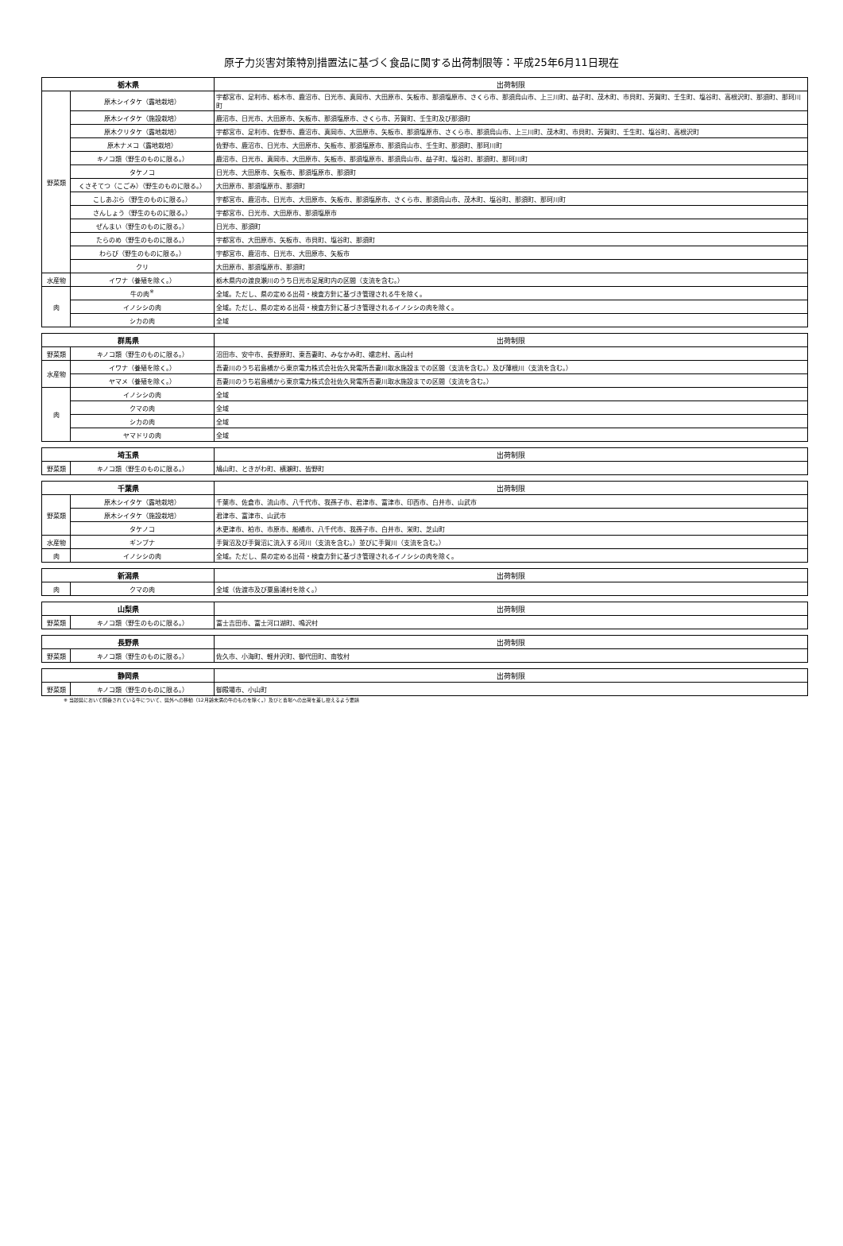原子力災害対策特別措置法に基づく食品に関する出荷制限等：平成25年6月11日現在
| 栃木県 | | 出荷制限 |
| --- | --- | --- |
| 野菜類 | 原木シイタケ（露地栽培） | 宇都宮市、足利市、栃木市、鹿沼市、日光市、真岡市、大田原市、矢板市、那須塩原市、さくら市、那須烏山市、上三川町、益子町、茂木町、市貝町、芳賀町、壬生町、塩谷町、高根沢町、那須町、那珂川町 |
| | 原木シイタケ（施設栽培） | 鹿沼市、日光市、大田原市、矢板市、那須塩原市、さくら市、芳賀町、壬生町及び那須町 |
| | 原木クリタケ（露地栽培） | 宇都宮市、足利市、佐野市、鹿沼市、真岡市、大田原市、矢板市、那須塩原市、さくら市、那須烏山市、上三川町、茂木町、市貝町、芳賀町、壬生町、塩谷町、高根沢町 |
| | 原木ナメコ（露地栽培） | 佐野市、鹿沼市、日光市、大田原市、矢板市、那須塩原市、那須烏山市、壬生町、那須町、那珂川町 |
| | キノコ類（野生のものに限る。） | 鹿沼市、日光市、真岡市、大田原市、矢板市、那須塩原市、那須烏山市、益子町、塩谷町、那須町、那珂川町 |
| | タケノコ | 日光市、大田原市、矢板市、那須塩原市、那須町 |
| | くさそてつ（こごみ）（野生のものに限る。） | 大田原市、那須塩原市、那須町 |
| | こしあぶら（野生のものに限る。） | 宇都宮市、鹿沼市、日光市、大田原市、矢板市、那須塩原市、さくら市、那須烏山市、茂木町、塩谷町、那須町、那珂川町 |
| | さんしょう（野生のものに限る。） | 宇都宮市、日光市、大田原市、那須塩原市 |
| | ぜんまい（野生のものに限る。） | 日光市、那須町 |
| | たらのめ（野生のものに限る。） | 宇都宮市、大田原市、矢板市、市貝町、塩谷町、那須町 |
| | わらび（野生のものに限る。） | 宇都宮市、鹿沼市、日光市、大田原市、矢板市 |
| | クリ | 大田原市、那須塩原市、那須町 |
| 水産物 | イワナ（養殖を除く。） | 栃木県内の渡良瀬川のうち日光市足尾町内の区間（支流を含む。） |
| 肉 | 牛の肉<sup>※</sup> | 全域。ただし、県の定める出荷・検査方針に基づき管理される牛を除く。 |
| | イノシシの肉 | 全域。ただし、県の定める出荷・検査方針に基づき管理されるイノシシの肉を除く。 |
| | シカの肉 | 全域 |
| 群馬県 | | 出荷制限 |
| --- | --- | --- |
| 野菜類 | キノコ類（野生のものに限る。） | 沼田市、安中市、長野原町、東吾妻町、みなかみ町、嬬恋村、高山村 |
| 水産物 | イワナ（養殖を除く。） | 吾妻川のうち岩島橋から東京電力株式会社佐久発電所吾妻川取水施設までの区間（支流を含む。）及び薄根川（支流を含む。） |
| | ヤマメ（養殖を除く。） | 吾妻川のうち岩島橋から東京電力株式会社佐久発電所吾妻川取水施設までの区間（支流を含む。） |
| 肉 | イノシシの肉 | 全域 |
| | クマの肉 | 全域 |
| | シカの肉 | 全域 |
| | ヤマドリの肉 | 全域 |
| 埼玉県 | | 出荷制限 |
| --- | --- | --- |
| 野菜類 | キノコ類（野生のものに限る。） | 鳩山町、ときがわ町、横瀬町、皆野町 |
| 千葉県 | | 出荷制限 |
| --- | --- | --- |
| 野菜類 | 原木シイタケ（露地栽培） | 千葉市、佐倉市、流山市、八千代市、我孫子市、君津市、富津市、印西市、白井市、山武市 |
| | 原木シイタケ（施設栽培） | 君津市、富津市、山武市 |
| | タケノコ | 木更津市、柏市、市原市、船橋市、八千代市、我孫子市、白井市、栄町、芝山町 |
| 水産物 | ギンブナ | 手賀沼及び手賀沼に流入する河川（支流を含む。）並びに手賀川（支流を含む。） |
| 肉 | イノシシの肉 | 全域。ただし、県の定める出荷・検査方針に基づき管理されるイノシシの肉を除く。 |
| 新潟県 | | 出荷制限 |
| --- | --- | --- |
| 肉 | クマの肉 | 全域（佐渡市及び粟島浦村を除く。） |
| 山梨県 | | 出荷制限 |
| --- | --- | --- |
| 野菜類 | キノコ類（野生のものに限る。） | 富士吉田市、富士河口湖町、鳴沢村 |
| 長野県 | | 出荷制限 |
| --- | --- | --- |
| 野菜類 | キノコ類（野生のものに限る。） | 佐久市、小海町、軽井沢町、御代田町、南牧村 |
| 静岡県 | | 出荷制限 |
| --- | --- | --- |
| 野菜類 | キノコ類（野生のものに限る。） | 御殿場市、小山町 |
※ 当該県において飼養されている牛について、県外への移動（12月齢未満の牛のものを除く。）及びと畜場への出荷を差し控えるよう要請